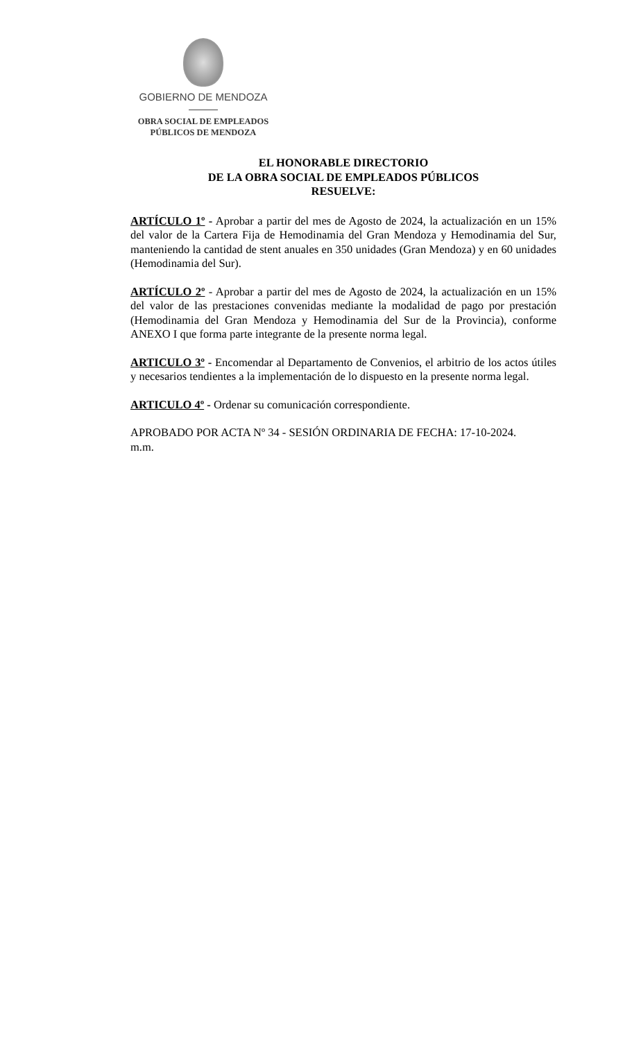GOBIERNO DE MENDOZA
OBRA SOCIAL DE EMPLEADOS
PÚBLICOS DE MENDOZA
EL HONORABLE DIRECTORIO
DE LA OBRA SOCIAL DE EMPLEADOS PÚBLICOS
RESUELVE:
ARTÍCULO 1º - Aprobar a partir del mes de Agosto de 2024, la actualización en un 15% del valor de la Cartera Fija de Hemodinamia del Gran Mendoza y Hemodinamia del Sur, manteniendo la cantidad de stent anuales en 350 unidades (Gran Mendoza) y en 60 unidades (Hemodinamia del Sur).
ARTÍCULO 2º - Aprobar a partir del mes de Agosto de 2024, la actualización en un 15% del valor de las prestaciones convenidas mediante la modalidad de pago por prestación (Hemodinamia del Gran Mendoza y Hemodinamia del Sur de la Provincia), conforme ANEXO I que forma parte integrante de la presente norma legal.
ARTICULO 3º - Encomendar al Departamento de Convenios, el arbitrio de los actos útiles y necesarios tendientes a la implementación de lo dispuesto en la presente norma legal.
ARTICULO 4º - Ordenar su comunicación correspondiente.
APROBADO POR ACTA Nº 34 - SESIÓN ORDINARIA DE FECHA: 17-10-2024.
m.m.